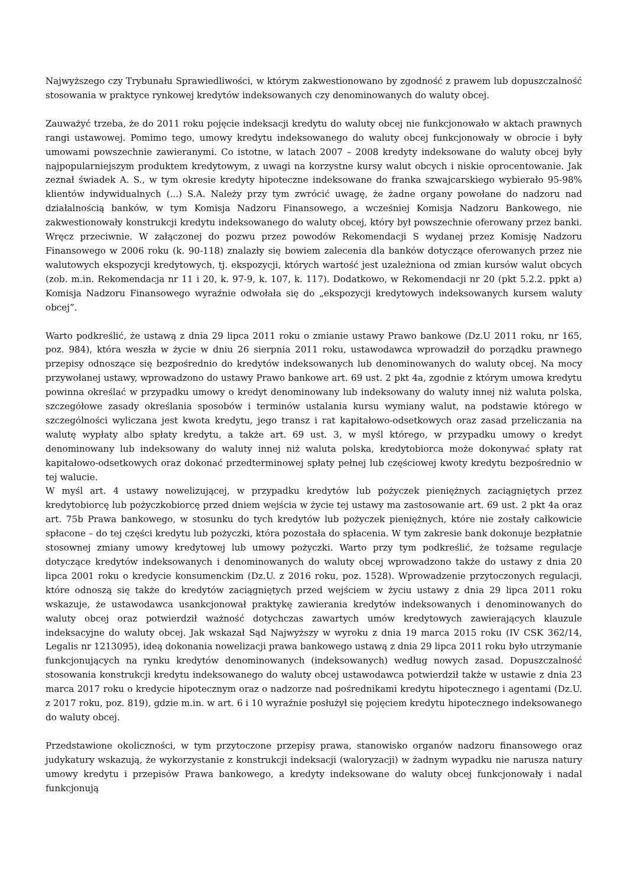Najwyższego czy Trybunału Sprawiedliwości, w którym zakwestionowano by zgodność z prawem lub dopuszczalność stosowania w praktyce rynkowej kredytów indeksowanych czy denominowanych do waluty obcej.
Zauważyć trzeba, że do 2011 roku pojęcie indeksacji kredytu do waluty obcej nie funkcjonowało w aktach prawnych rangi ustawowej. Pomimo tego, umowy kredytu indeksowanego do waluty obcej funkcjonowały w obrocie i były umowami powszechnie zawieranymi. Co istotne, w latach 2007 – 2008 kredyty indeksowane do waluty obcej były najpopularniejszym produktem kredytowym, z uwagi na korzystne kursy walut obcych i niskie oprocentowanie. Jak zeznał świadek A. S., w tym okresie kredyty hipoteczne indeksowane do franka szwajcarskiego wybierało 95-98% klientów indywidualnych (...) S.A. Należy przy tym zwrócić uwagę, że żadne organy powołane do nadzoru nad działalnością banków, w tym Komisja Nadzoru Finansowego, a wcześniej Komisja Nadzoru Bankowego, nie zakwestionowały konstrukcji kredytu indeksowanego do waluty obcej, który był powszechnie oferowany przez banki. Wręcz przeciwnie. W załączonej do pozwu przez powodów Rekomendacji S wydanej przez Komisję Nadzoru Finansowego w 2006 roku (k. 90-118) znalazły się bowiem zalecenia dla banków dotyczące oferowanych przez nie walutowych ekspozycji kredytowych, tj. ekspozycji, których wartość jest uzależniona od zmian kursów walut obcych (zob. m.in. Rekomendacja nr 11 i 20, k. 97-9, k. 107, k. 117). Dodatkowo, w Rekomendacji nr 20 (pkt 5.2.2. ppkt a) Komisja Nadzoru Finansowego wyraźnie odwołała się do „ekspozycji kredytowych indeksowanych kursem waluty obcej”.
Warto podkreślić, że ustawą z dnia 29 lipca 2011 roku o zmianie ustawy Prawo bankowe (Dz.U 2011 roku, nr 165, poz. 984), która weszła w życie w dniu 26 sierpnia 2011 roku, ustawodawca wprowadził do porządku prawnego przepisy odnoszące się bezpośrednio do kredytów indeksowanych lub denominowanych do waluty obcej. Na mocy przywołanej ustawy, wprowadzono do ustawy Prawo bankowe art. 69 ust. 2 pkt 4a, zgodnie z którym umowa kredytu powinna określać w przypadku umowy o kredyt denominowany lub indeksowany do waluty innej niż waluta polska, szczegółowe zasady określania sposobów i terminów ustalania kursu wymiany walut, na podstawie którego w szczególności wyliczana jest kwota kredytu, jego transz i rat kapitałowo-odsetkowych oraz zasad przeliczania na walutę wypłaty albo spłaty kredytu, a także art. 69 ust. 3, w myśl którego, w przypadku umowy o kredyt denominowany lub indeksowany do waluty innej niż waluta polska, kredytobiorca może dokonywać spłaty rat kapitałowo-odsetkowych oraz dokonać przedterminowej spłaty pełnej lub częściowej kwoty kredytu bezpośrednio w tej walucie.
W myśl art. 4 ustawy nowelizującej, w przypadku kredytów lub pożyczek pieniężnych zaciągniętych przez kredytobiorcę lub pożyczkobiorcę przed dniem wejścia w życie tej ustawy ma zastosowanie art. 69 ust. 2 pkt 4a oraz art. 75b Prawa bankowego, w stosunku do tych kredytów lub pożyczek pieniężnych, które nie zostały całkowicie spłacone – do tej części kredytu lub pożyczki, która pozostała do spłacenia. W tym zakresie bank dokonuje bezpłatnie stosownej zmiany umowy kredytowej lub umowy pożyczki. Warto przy tym podkreślić, że tożsame regulacje dotyczące kredytów indeksowanych i denominowanych do waluty obcej wprowadzono także do ustawy z dnia 20 lipca 2001 roku o kredycie konsumenckim (Dz.U. z 2016 roku, poz. 1528). Wprowadzenie przytoczonych regulacji, które odnoszą się także do kredytów zaciągniętych przed wejściem w życiu ustawy z dnia 29 lipca 2011 roku wskazuje, że ustawodawca usankcjonował praktykę zawierania kredytów indeksowanych i denominowanych do waluty obcej oraz potwierdził ważność dotychczas zawartych umów kredytowych zawierających klauzule indeksacyjne do waluty obcej. Jak wskazał Sąd Najwyższy w wyroku z dnia 19 marca 2015 roku (IV CSK 362/14, Legalis nr 1213095), ideą dokonania nowelizacji prawa bankowego ustawą z dnia 29 lipca 2011 roku było utrzymanie funkcjonujących na rynku kredytów denominowanych (indeksowanych) według nowych zasad. Dopuszczalność stosowania konstrukcji kredytu indeksowanego do waluty obcej ustawodawca potwierdził także w ustawie z dnia 23 marca 2017 roku o kredycie hipotecznym oraz o nadzorze nad pośrednikami kredytu hipotecznego i agentami (Dz.U. z 2017 roku, poz. 819), gdzie m.in. w art. 6 i 10 wyraźnie posłużył się pojęciem kredytu hipotecznego indeksowanego do waluty obcej.
Przedstawione okoliczności, w tym przytoczone przepisy prawa, stanowisko organów nadzoru finansowego oraz judykatury wskazują, że wykorzystanie z konstrukcji indeksacji (waloryzacji) w żadnym wypadku nie narusza natury umowy kredytu i przepisów Prawa bankowego, a kredyty indeksowane do waluty obcej funkcjonowały i nadal funkcjonują